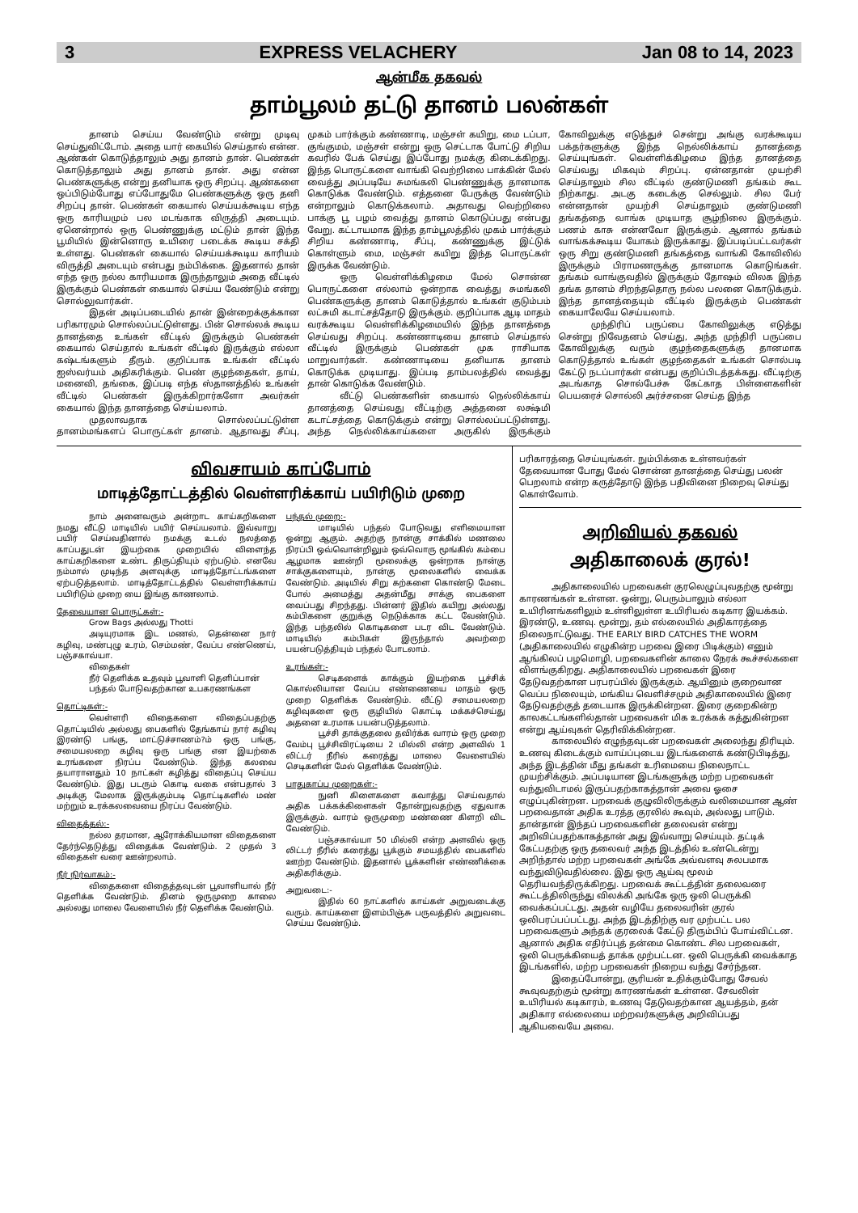3 EXPRESS VELACHERY Jan 08 to 14, 2023
ஆன்மீக தகவல்
தாம்பூலம் தட்டு தானம் பலன்கள்
தானம் செய்ய வேண்டும் என்று முடிவு செய்துவிட்டோம். அதை யார் கையில் செய்தால் என்ன. ஆண்கள் கொடுத்தாலும் அது தானம் தான். பெண்கள் கொடுத்தாலும் அது தானம் தான். அது என்ன பெண்களுக்கு என்று தனியாக ஒரு சிறப்பு. ஆண்களை ஒப்பிடும்போது எப்போதுமே பெண்களுக்கு ஒரு தனி சிறப்பு தான். பெண்கள் கையால் செய்யக்கூடிய எந்த ஒரு காரியமும் பல மடங்காக விருத்தி அடையும். ஏனென்றால் ஒரு பெண்ணுக்கு மட்டும் தான் இந்த பூமியில் இன்னொரு உயிரை படைக்க கூடிய சக்தி உள்ளது. பெண்கள் கையால் செய்யக்கூடிய காரியம் விருத்தி அடையும் என்பது நம்பிக்கை. இதனால் தான் எந்த ஒரு நல்ல காரியமாக இருந்தாலும் அதை வீட்டில் இருக்கும் பெண்கள் கையால் செய்ய வேண்டும் என்று சொல்லுவார்கள்.
இதன் அடிப்படையில் தான் இன்றைக்குக்கான பரிகாரமும் சொல்லப்பட்டுள்ளது. பின் சொல்லக் கூடிய தானத்தை உங்கள் வீட்டில் இருக்கும் பெண்கள் கையால் செய்தால் உங்கள் வீட்டில் இருக்கும் எல்லா கஷ்டங்களும் தீரும். குறிப்பாக உங்கள் வீட்டில் ஐஸ்வர்யம் அதிகரிக்கும். பெண் குழந்தைகள், தாய், மனைவி, தங்கை, இப்படி எந்த ஸ்தானத்தில் உங்கள் வீட்டில் பெண்கள் இருக்கிறார்களோ அவர்கள் கையால் இந்த தானத்தை செய்யலாம்.
முதலாவதாக சொல்லப்பட்டுள்ள தானம்மங்களப் பொருட்கள் தானம். ஆதாவது சீப்பு, முகம் பார்க்கும் கண்ணாடி, மஞ்சள் கயிறு, மை டப்பா, குங்குமம், மஞ்சள் என்று ஒரு செட்டாக போட்டு சிறிய கவரில் பேக் செய்து இப்போது நமக்கு கிடைக்கிறது. இந்த பொருட்களை வாங்கி வெற்றிலை பாக்கின் மேல் வைத்து அப்படியே சுமங்கலி பெண்ணுக்கு தானமாக கொடுக்க வேண்டும். எத்தனை பேருக்கு வேண்டும் என்றாலும் கொடுக்கலாம். அதாவது வெற்றிலை பாக்கு பூ பழம் வைத்து தானம் கொடுப்பது என்பது வேறு. கட்டாயமாக இந்த தாம்பூலத்தில் முகம் பார்க்கும் சிறிய கண்ணாடி, சீப்பு, கண்ணுக்கு இட்டுக் கொள்ளும் மை, மஞ்சள் கயிறு இந்த பொருட்கள் இருக்க வேண்டும்.
ஒரு வெள்ளிக்கிழமை மேல் சொன்ன பொருட்களை எல்லாம் ஒன்றாக வைத்து சுமங்கலி பெண்களுக்கு தானம் கொடுத்தால் உங்கள் குடும்பம் லட்சுமி கடாட்சத்தோடு இருக்கும். குறிப்பாக ஆடி மாதம் வரக்கூடிய வெள்ளிக்கிழமையில் இந்த தானத்தை செய்வது சிறப்பு. கண்ணாடியை தானம் செய்தால் வீட்டில் இருக்கும் பெண்கள் முக ராசியாக மாறுவார்கள். கண்ணாடியை தனியாக தானம் கொடுக்க முடியாது. இப்படி தாம்பலத்தில் வைத்து தான் கொடுக்க வேண்டும்.
வீட்டு பெண்களின் கையால் நெல்லிக்காய் தானத்தை செய்வது வீட்டிற்கு அத்தனை லக்ஷ்மி கடாட்சத்தை கொடுக்கும் என்று சொல்லப்பட்டுள்ளது. அந்த நெல்லிக்காய்களை அருகில் இருக்கும் கோவிலுக்கு எடுத்துச் சென்று அங்கு வரக்கூடிய பக்தர்களுக்கு இந்த நெல்லிக்காய் தானத்தை செய்யுங்கள். வெள்ளிக்கிழமை இந்த தானத்தை செய்வது மிகவும் சிறப்பு. ஏன்னதான் முயற்சி செய்தாலும் சில வீட்டில் குண்டுமணி தங்கம் கூட நிற்காது. அடகு கடைக்கு செல்லும். சில பேர் என்னதான் முயற்சி செய்தாலும் குண்டுமணி தங்கத்தை வாங்க முடியாத சூழ்நிலை இருக்கும். பணம் காசு என்னவோ இருக்கும். ஆனால் தங்கம் வாங்கக்கூடிய யோகம் இருக்காது. இப்படிப்பட்டவர்கள் ஒரு சிறு குண்டுமணி தங்கத்தை வாங்கி கோவிலில் இருக்கும் பிராமணருக்கு தானமாக கொடுங்கள். தங்கம் வாங்குவதில் இருக்கும் தோஷம் விலக இந்த தங்க தானம் சிறந்ததொரு நல்ல பலனை கொடுக்கும். இந்த தானத்தையும் வீட்டில் இருக்கும் பெண்கள் கையாலேயே செய்யலாம்.
முந்திரிப் பருப்பை கோவிலுக்கு எடுத்து சென்று நிவேதனம் செய்து, அந்த முந்திரி பருப்பை கோவிலுக்கு வரும் குழந்தைகளுக்கு தானமாக கொடுத்தால் உங்கள் குழந்தைகள் உங்கள் சொல்படி கேட்டு நடப்பார்கள் என்பது குறிப்பிடத்தக்கது. வீட்டிற்கு அடங்காத சொல்பேச்சு கேட்காத பிள்ளைகளின் பெயரைச் சொல்லி அர்ச்சனை செய்த இந்த
விவசாயம் காப்போம்
மாடித்தோட்டத்தில் வெள்ளரிக்காய் பயிரிடும் முறை
நாம் அனைவரும் அன்றாட காய்கறிகளை நமது வீட்டு மாடியில் பயிர் செய்யலாம். இவ்வாறு பயிர் செய்வதினால் நமக்கு உடல் நலத்தை காப்பதுடன் இயற்கை முறையில் விளைந்த காய்கறிகளை உண்ட திருப்தியும் ஏற்படும். எனவே நம்மால் முடிந்த அளவுக்கு மாடித்தோட்டங்களை ஏற்படுத்தலாம். மாடித்தோட்டத்தில் வெள்ளரிக்காய் பயிரிடும் முறை யை இங்கு காணலாம்.
தேவையான பொருட்கள்:-
Grow Bags அல்லது Thotti
அடியுரமாக இட மணல், தென்னை நார் கழிவு, மண்புழு உரம், செம்மண், வேப்ப எண்ணெய், பஞ்சகாவ்யா.
விதைகள்
நீர் தெளிக்க உதவும் பூவாளி தெளிப்பான்
பந்தல் போடுவதற்கான உபகரணங்கள
தொட்டிகள்:-
வெள்ளரி விதைகளை விதைப்பதற்கு தொட்டியில் அல்லது பைகளில் தேங்காய் நார் கழிவு இரண்டு பங்கு, மாட்டுச்சாணம்?ம் ஒரு பங்கு, சமையலறை கழிவு ஒரு பங்கு என இயற்கை உரங்களை நிரப்ப வேண்டும். இந்த கலவை தயாரானதும் 10 நாட்கள் கழித்து விதைப்பு செய்ய வேண்டும். இது படரும் கொடி வகை என்பதால் 3 அடிக்கு மேலாக இருக்கும்படி தொட்டிகளில் மண் மற்றும் உரக்கலவையை நிரப்ப வேண்டும்.
விதைத்தல்:-
நல்ல தரமான, ஆரோக்கியமான விதைகளை தேர்ந்தெடுத்து விதைக்க வேண்டும். 2 முதல் 3 விதைகள் வரை ஊன்றலாம்.
நீர் நிர்வாகம்:-
விதைகளை விதைத்தவுடன் பூவாளியால் நீர் தெளிக்க வேண்டும். தினம் ஒருமுறை காலை அல்லது மாலை வேளையில் நீர் தெளிக்க வேண்டும்.
பந்தல் முறை:-
மாடியில் பந்தல் போடுவது எளிமையான ஒன்று ஆகும். அதற்கு நான்கு சாக்கில் மணலை நிரப்பி ஒவ்வொன்றிலும் ஒவ்வொரு மூங்கில் கம்பை ஆழமாக ஊன்றி மூலைக்கு ஒன்றாக நான்கு சாக்குகளையும், நான்கு மூலைகளில் வைக்க வேண்டும். அடியில் சிறு கற்களை கொண்டு மேடை போல் அமைத்து அதன்மீது சாக்கு பைகளை வைப்பது சிறந்தது. பின்னர் இதில் கயிறு அல்லது கம்பிகளை குறுக்கு நெடுக்காக கட்ட வேண்டும். இந்த பந்தலில் கொடிகளை படர விட வேண்டும். மாடியில் கம்பிகள் இருந்தால் அவற்றை பயன்படுத்தியும் பந்தல் போடலாம்.
உரங்கள்:-
செடிகளைக் காக்கும் இயற்கை பூச்சிக் கொல்லியான வேப்ப எண்ணையை மாதம் ஒரு முறை தெளிக்க வேண்டும். வீட்டு சமையலறை கழிவுகளை ஒரு குழியில் கொட்டி மக்கச்செய்து அதனை உரமாக பயன்படுத்தலாம்.
பூச்சி தாக்குதலை தவிர்க்க வாரம் ஒரு முறை வேம்பு பூச்சிவிரட்டியை 2 மில்லி என்ற அளவில் 1 லிட்டர் நீரில் கரைத்து மாலை வேளையில் செடிகளின் மேல் தெளிக்க வேண்டும்.
பாதுகாப்பு முறைகள்:-
நுனி கிளைகளை கவாத்து செய்வதால் அதிக பக்கக்கிளைகள் தோன்றுவதற்கு ஏதுவாக இருக்கும். வாரம் ஒருமுறை மண்ணை கிளறி விட வேண்டும்.
பஞ்சகாவ்யா 50 மில்லி என்ற அளவில் ஒரு லிட்டர் நீரில் கரைத்து பூக்கும் சமயத்தில் பைகளில் ஊற்ற வேண்டும். இதனால் பூக்களின் எண்ணிக்கை அதிகரிக்கும்.
அறுவடை:-
இதில் 60 நாட்களில் காய்கள் அறுவடைக்கு வரும். காய்களை இளம்பிஞ்சு பருவத்தில் அறுவடை செய்ய வேண்டும்.
பரிகாரத்தை செய்யுங்கள். நும்பிக்கை உள்ளவர்கள் தேவையான போது மேல் சொன்ன தானத்தை செய்து பலன் பெறலாம் என்ற கருத்தோடு இந்த பதிவினை நிறைவு செய்து கொள்வோம்.
அறிவியல் தகவல்
அதிகாலைக் குரல்!
அதிகாலையில் பறவைகள் குரலெழுப்புவதற்கு மூன்று காரணங்கள் உள்ளன. ஒன்று, பெரும்பாலும் எல்லா உயிரினங்களிலும் உள்ளிலுள்ள உயிரியல் கடிகார இயக்கம். இரண்டு, உணவு. மூன்று, தம் எல்லையில் அதிகாரத்தை நிலைநாட்டுவது. THE EARLY BIRD CATCHES THE WORM (அதிகாலையில் எழுகின்ற பறவை இரை பிடிக்கும்) எனும் ஆங்கிலப் பழமொழி, பறவைகளின் காலை நேரக் கூச்சல்களை விளங்குகிறது. அதிகாலையில் பறவைகள் இரை தேடுவதற்கான பரபரப்பில் இருக்கும். ஆயினும் குறைவான வெப்ப நிலையும், மங்கிய வெளிச்சமும் அதிகாலையில் இரை தேடுவதற்குத் தடையாக இருக்கின்றன. இரை குறைகின்ற காலகட்டங்களில்தான் பறவைகள் மிக உரக்கக் கத்துகின்றன என்று ஆய்வுகள் தெரிவிக்கின்றன.
காலையில் எழுந்தவுடன் பறவைகள் அலைந்து திரியும். உணவு கிடைக்கும் வாய்ப்புடைய இடங்களைக் கண்டுபிடித்து, அந்த இடத்தின் மீது தங்கள் உரிமையை நிலைநாட்ட முயற்சிக்கும். அப்படியான இடங்களுக்கு மற்ற பறவைகள் வந்துவிடாமல் இருப்பதற்காகத்தான் அவை ஓசை எழுப்புகின்றன. பறவைக் குழுவிலிருக்கும் வலிமையான ஆண் பறவைதான் அதிக உரத்த குரலில் கூவும், அல்லது பாடும். தான்தான் இந்தப் பறவைகளின் தலைவன் என்று அறிவிப்பதற்காகத்தான் அது இவ்வாறு செய்யும். தட்டிக் கேட்பதற்கு ஒரு தலைவர் அந்த இடத்தில் உண்டென்று அறிந்தால் மற்ற பறவைகள் அங்கே அவ்வளவு சுலபமாக வந்துவிடுவதில்லை. இது ஒரு ஆய்வு மூலம் தெரியவந்திருக்கிறது. பறவைக் கூட்டத்தின் தலைவரை கூட்டத்திலிருந்து விலக்கி அங்கே ஒரு ஒலி பெருக்கி வைக்கப்பட்டது. அதன் வழியே தலைவரின் குரல் ஒலிபரப்பப்பட்டது. அந்த இடத்திற்கு வர முற்பட்ட பல பறவைகளும் அந்தக் குரலைக் கேட்டு திரும்பிப் போய்விட்டன. ஆனால் அதிக எதிர்ப்புத் தன்மை கொண்ட சில பறவைகள், ஒலி பெருக்கியைத் தாக்க முற்பட்டன. ஒலி பெருக்கி வைக்காத இடங்களில், மற்ற பறவைகள் நிறைய வந்து சேர்ந்தன.
இதைப்போன்று, சூரியன் உதிக்கும்போது சேவல் கூவுவதற்கும் மூன்று காரணங்கள் உள்ளன. சேவலின் உயிரியல் கடிகாரம், உணவு தேடுவதற்கான ஆயத்தம், தன் அதிகார எல்லையை மற்றவர்களுக்கு அறிவிப்பது ஆகியவையே அவை.